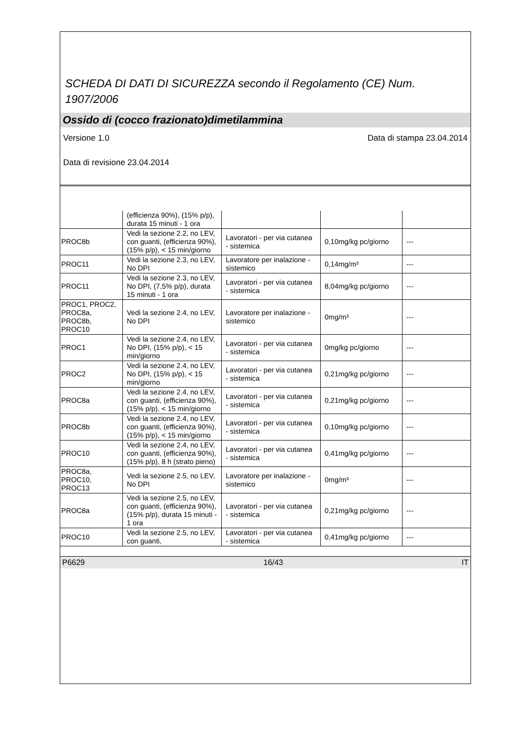SCHEDA DI DATI DI SICUREZZA secondo il Regolamento (CE) Num. 1907/2006
Ossido di (cocco frazionato)dimetilammina
Versione 1.0 Data di stampa 23.04.2014
Data di revisione 23.04.2014
| | (efficienza 90%), (15% p/p), durata 15 minuti - 1 ora | | | |
| PROC8b | Vedi la sezione 2.2, no LEV, con guanti, (efficienza 90%), (15% p/p), < 15 min/giorno | Lavoratori - per via cutanea - sistemica | 0,10mg/kg pc/giorno | --- |
| PROC11 | Vedi la sezione 2.3, no LEV, No DPI | Lavoratore per inalazione - sistemico | 0,14mg/m³ | --- |
| PROC11 | Vedi la sezione 2.3, no LEV, No DPI, (7,5% p/p), durata 15 minuti - 1 ora | Lavoratori - per via cutanea - sistemica | 8,04mg/kg pc/giorno | --- |
| PROC1, PROC2, PROC8a, PROC8b, PROC10 | Vedi la sezione 2.4, no LEV, No DPI | Lavoratore per inalazione - sistemico | 0mg/m³ | --- |
| PROC1 | Vedi la sezione 2.4, no LEV, No DPI, (15% p/p), < 15 min/giorno | Lavoratori - per via cutanea - sistemica | 0mg/kg pc/giorno | --- |
| PROC2 | Vedi la sezione 2.4, no LEV, No DPI, (15% p/p), < 15 min/giorno | Lavoratori - per via cutanea - sistemica | 0,21mg/kg pc/giorno | --- |
| PROC8a | Vedi la sezione 2.4, no LEV, con guanti, (efficienza 90%), (15% p/p), < 15 min/giorno | Lavoratori - per via cutanea - sistemica | 0,21mg/kg pc/giorno | --- |
| PROC8b | Vedi la sezione 2.4, no LEV, con guanti, (efficienza 90%), (15% p/p), < 15 min/giorno | Lavoratori - per via cutanea - sistemica | 0,10mg/kg pc/giorno | --- |
| PROC10 | Vedi la sezione 2.4, no LEV, con guanti, (efficienza 90%), (15% p/p), 8 h (strato pieno) | Lavoratori - per via cutanea - sistemica | 0,41mg/kg pc/giorno | --- |
| PROC8a, PROC10, PROC13 | Vedi la sezione 2.5, no LEV, No DPI | Lavoratore per inalazione - sistemico | 0mg/m³ | --- |
| PROC8a | Vedi la sezione 2.5, no LEV, con guanti, (efficienza 90%), (15% p/p), durata 15 minuti - 1 ora | Lavoratori - per via cutanea - sistemica | 0,21mg/kg pc/giorno | --- |
| PROC10 | Vedi la sezione 2.5, no LEV, con guanti, | Lavoratori - per via cutanea - sistemica | 0,41mg/kg pc/giorno | --- |
P6629 16/43 IT